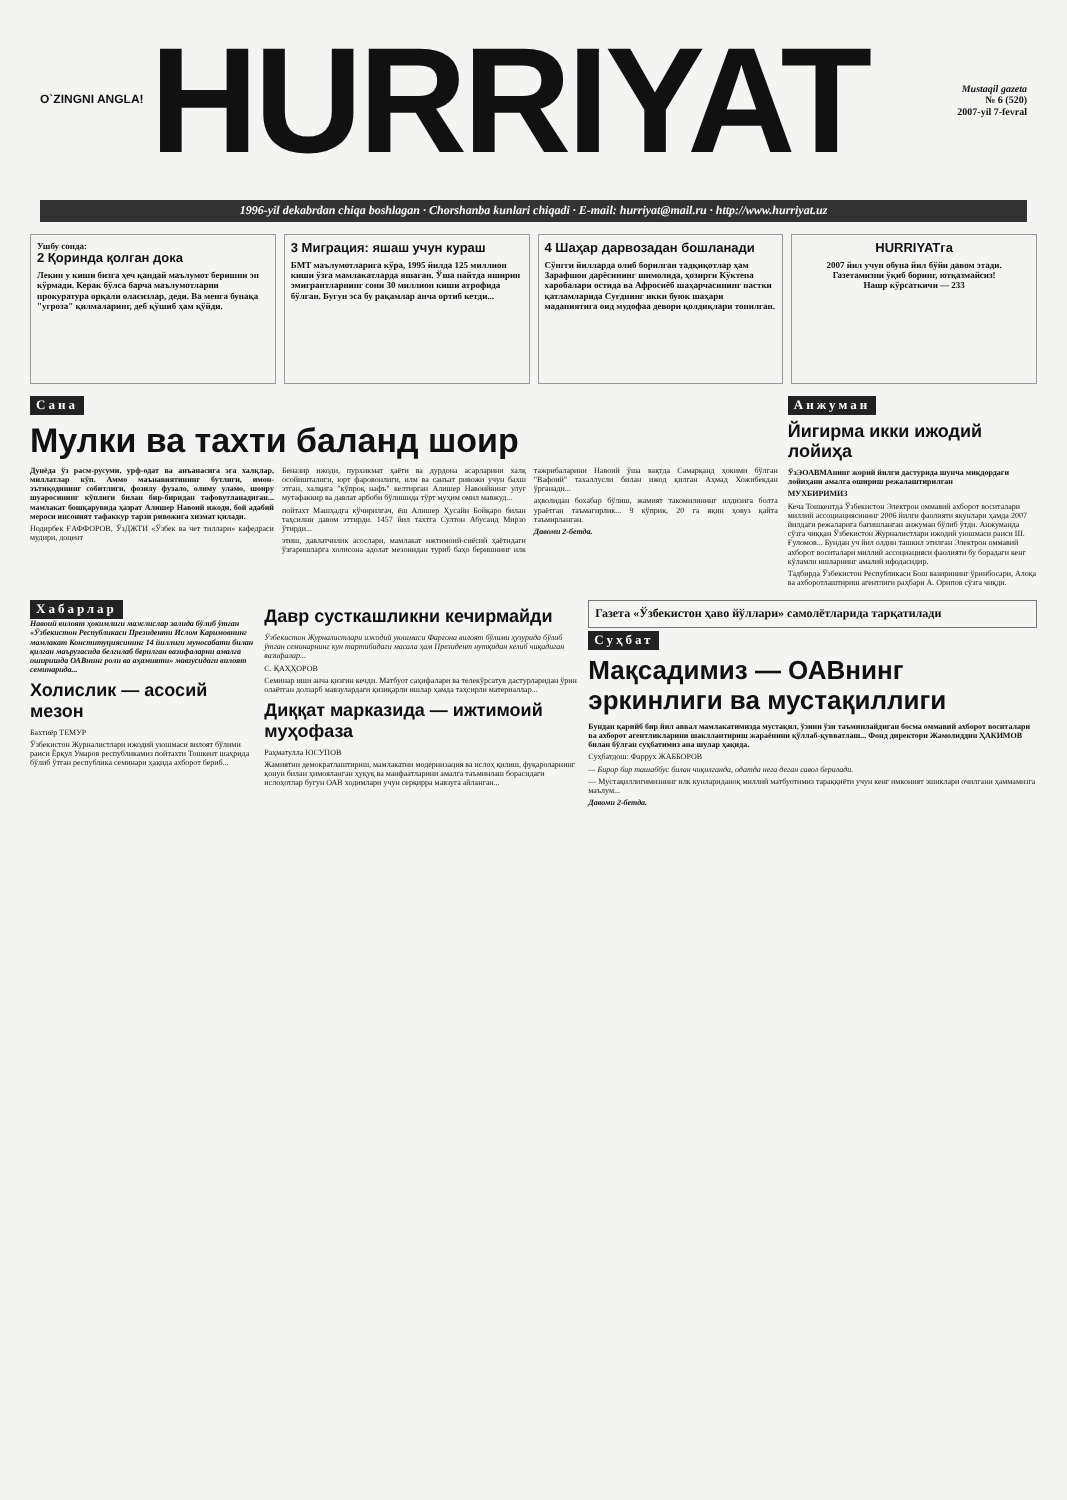O`ZINGNI ANGLA!
HURRIYAT
Mustaqil gazeta
№ 6 (520)
2007-yil 7-fevral
1996-yil dekabrdan chiqa boshlagan · Chorshanba kunlari chiqadi · E-mail: hurriyat@mail.ru · http://www.hurriyat.uz
Ушбу сонда:
2 Қоринда қолган дока
Лекин у киши бизга ҳеч қандай маълумот беришни эп кўрмади. Керак бўлса барча маълумотларни прокуратура орқали оласизлар, деди. Ва менга бунақа "угроза" қилмаларинг, деб қўшиб ҳам қўйди.
3 Миграция: яшаш учун кураш
БМТ маълумотларига кўра, 1995 йилда 125 миллион киши ўзга мамлакатларда яшаган. Ўша пайтда яширин эмигрантларнинг сони 30 миллион киши атрофида бўлган. Бугун эса бу рақамлар анча ортиб кетди...
4 Шаҳар дарвозадан бошланади
Сўнгги йилларда олиб борилган тадқиқотлар ҳам Зарафшон дарёсининг шимолида, ҳозирги Кўктепа харобалари остида ва Афросиёб шаҳарчасининг пастки қатламларида Суғднинг икки буюк шаҳари маданиятига оид мудофаа девори қолдиқлари топилган.
HURRIYATга
2007 йил учун обуна йил бўйи давом этади.
Газетамизни ўқиб боринг, ютқазмайсиз!
Нашр кўрсаткичи — 233
Сана
Мулки ва тахти баланд шоир
Дунёда ўз расм-русуми, урф-одат ва анъанасига эга халқлар, миллатлар кўп. Аммо маънавиятининг бутлиги, имон-эътиқодининг собитлиги, фозилу фузало, олиму уламо, шоиру шуаросининг кўплиги билан бир-биридан тафовутланадиган... мамлакат бошқарувида ҳазрат Алишер Навоий ижоди, бой адабий мероси инсоният тафаккур тарзи ривожига хизмат қилади.
Нодирбек ҒАФФОРОВ, ЎзДЖТИ «Ўзбек ва чет тиллари» кафедраси мудири, доцент
Беназир ижоди, пурхикмат ҳаёти ва дурдона асарларини халқ осойишталиги, юрт фаровонлиги, илм ва санъат ривожи учун бахш этган, халқига "кўпроқ нафъ" келтирган Алишер Навоийнинг улуғ мутафаккир ва давлат арбоби бўлишида тўрт муҳим омил мавжуд...
пойтахт Машҳадга кўчирилгач, ёш Алишер Ҳусайн Бойқаро билан таҳсилни давом эттирди. 1457 йил тахтга Султон Абусаид Мирзо ўтирди...
этиш, давлатчилик асослари, мамлакат ижтимоий-сиёсий ҳаётидаги ўзгаришларга холисона адолат мезонидан туриб баҳо беришнинг илк тажрибаларини Навоий ўша вақтда Самарқанд ҳокими бўлган "Вафоий" тахаллусли билан ижод қилган Аҳмад Хожибекдан ўрганади...
аҳволидан бохабар бўлиш, жамият такомилининг илдизига болта ураётган таъмагирлик... 9 кўприк, 20 га яқин ҳовуз қайта таъмирланган.
Давоми 2-бетда.
Анжуман
Йигирма икки ижодий лойиҳа
ЎзЭОАВМАнинг жорий йилги дастурида шунча миқдордаги лойиҳани амалга ошириш режалаштирилган
МУХБИРИМИЗ
Кеча Тошкентда Ўзбекистон Электрон оммавий ахборот воситалари миллий ассоциациясининг 2006 йилги фаолияти якунлари ҳамда 2007 йилдаги режаларига бағишланган анжуман бўлиб ўтди. Анжуманда сўзга чиққан Ўзбекистон Журналистлари ижодий уюшмаси раиси Ш. Ғуломов... Бундан уч йил олдин ташкил этилган Электрон оммавий ахборот воситалари миллий ассоциацияси фаолияти бу борадаги кенг кўламли ишларнинг амалий ифодасидир.
Тадбирда Ўзбекистон Республикаси Бош вазирининг ўринбосари, Алоқа ва ахборотлаштириш агентлиги раҳбари А. Орипов сўзга чиқди.
Хабарлар
Навоий вилоят ҳокимлиги мажлислар залида бўлиб ўтган «Ўзбекистон Республикаси Президенти Ислом Каримовнинг мамлакат Конституциясининг 14 йиллиги муносабати билан қилган маърузасида белгилаб берилган вазифаларни амалга оширишда ОАВнинг роли ва аҳамияти» мавзусидаги вилоят семинарида...
Холислик — асосий мезон
Бахтиёр ТЕМУР
Ўзбекистон Журналистлари ижодий уюшмаси вилоят бўлими раиси Ёрқул Умаров республикамиз пойтахти Тошкент шаҳрида бўлиб ўтган республика семинари ҳақида ахборот бериб...
Давр сусткашликни кечирмайди
Ўзбекистон Журналистлари ижодий уюшмаси Фарғона вилоят бўлими ҳузурида бўлиб ўтган семинарнинг кун тартибидаги масала ҳам Президент нутқидан келиб чиқадиган вазифалар...
С. ҚАҲҲОРОВ
Семинар иши анча қизғин кечди. Матбуот саҳифалари ва телекўрсатув дастурларидан ўрин олаётган долзарб мавзулардаги қизиқарли ишлар ҳамда таҳсирли материаллар...
Диққат марказида — ижтимоий муҳофаза
Раҳматулла ЮСУПОВ
Жамиятни демократлаштириш, мамлакатни модернизация ва ислоҳ қилиш, фуқароларнинг қонун билан ҳимояланган ҳуқуқ ва манфаатларини амалга таъминлаш борасидаги ислоҳотлар бугун ОАВ ходимлари учун серқирра мавзуга айланган...
Газета «Ўзбекистон ҳаво йўллари» самолётларида тарқатилади
Суҳбат
Мақсадимиз — ОАВнинг эркинлиги ва мустақиллиги
Бундан қарийб бир йил аввал мамлакатимизда мустақил, ўзини ўзи таъминлайдиган босма оммавий ахборот воситалари ва ахборот агентликларини шакллантириш жараёнини қўллаб-қувватлаш... Фонд директори Жамолиддин ҲАКИМОВ билан бўлган суҳбатимиз ана шулар ҳақида.
Суҳбатдош: Фаррух ЖАББОРОВ
— Бирор бир ташаббус билан чиқилганда, одатда нега деган савол берилади.
— Мустақиллигимизнинг илк кунлариданоқ миллий матбуотимиз тараққиёти учун кенг имконият эшиклари очилгани ҳаммамизга маълум...
Давоми 2-бетда.